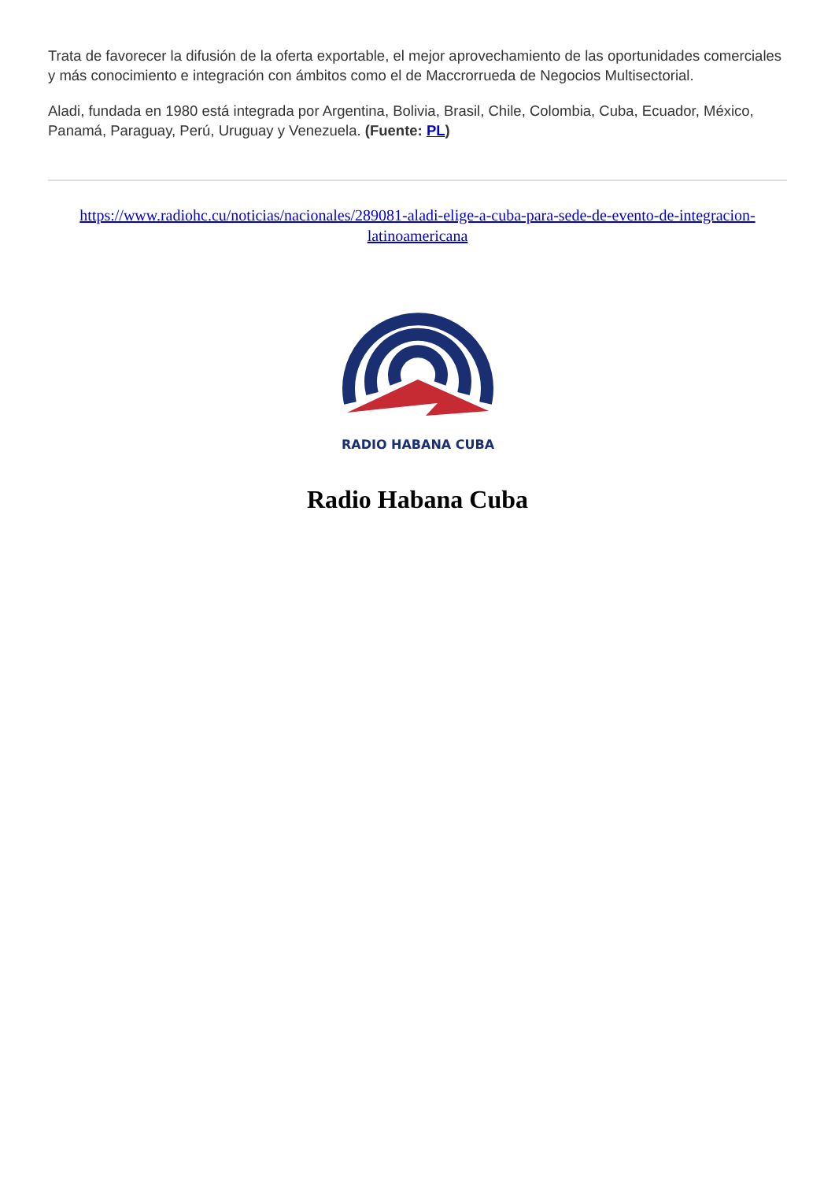Trata de favorecer la difusión de la oferta exportable, el mejor aprovechamiento de las oportunidades comerciales y más conocimiento e integración con ámbitos como el de Maccrorrueda de Negocios Multisectorial.
Aladi, fundada en 1980 está integrada por Argentina, Bolivia, Brasil, Chile, Colombia, Cuba, Ecuador, México, Panamá, Paraguay, Perú, Uruguay y Venezuela. (Fuente: PL)
https://www.radiohc.cu/noticias/nacionales/289081-aladi-elige-a-cuba-para-sede-de-evento-de-integracion-latinoamericana
RADIO HABANA CUBA
Radio Habana Cuba